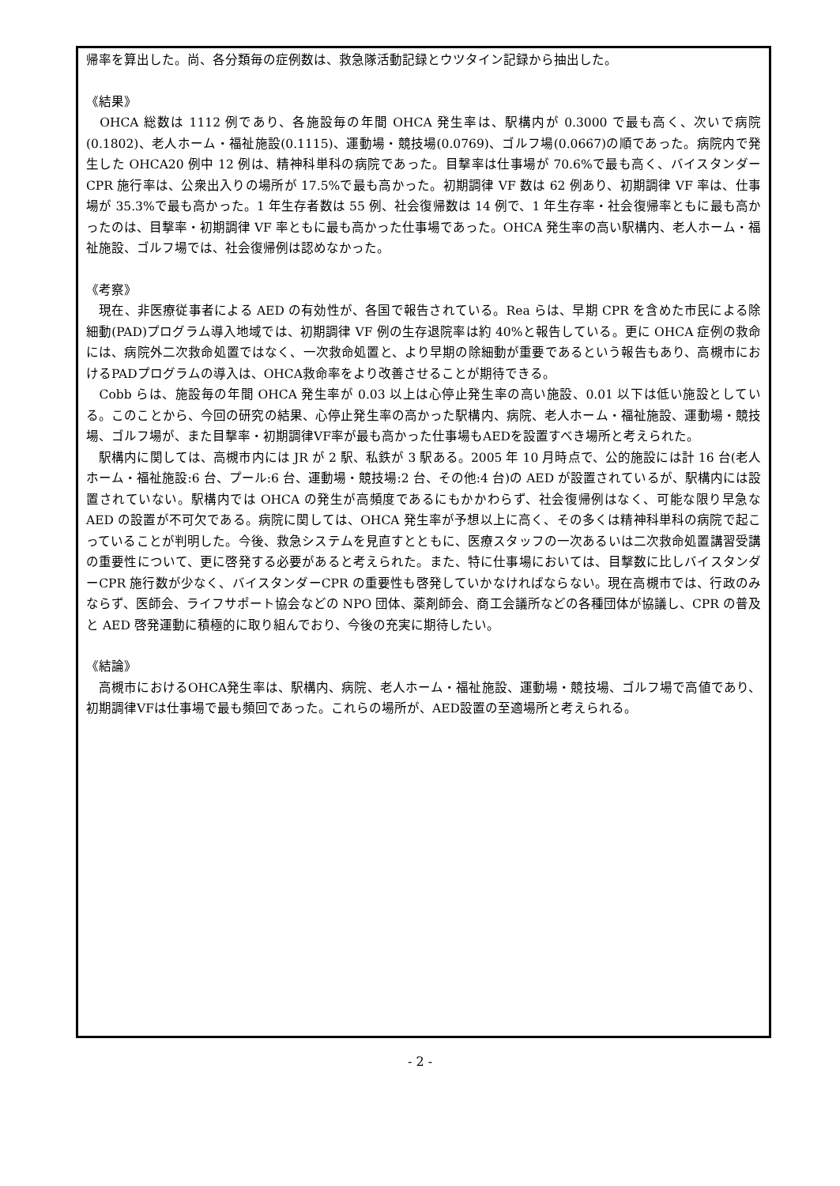帰率を算出した。尚、各分類毎の症例数は、救急隊活動記録とウツタイン記録から抽出した。
《結果》
　OHCA 総数は 1112 例であり、各施設毎の年間 OHCA 発生率は、駅構内が 0.3000 で最も高く、次いで病院(0.1802)、老人ホーム・福祉施設(0.1115)、運動場・競技場(0.0769)、ゴルフ場(0.0667)の順であった。病院内で発生した OHCA20 例中 12 例は、精神科単科の病院であった。目撃率は仕事場が 70.6%で最も高く、バイスタンダーCPR 施行率は、公衆出入りの場所が 17.5%で最も高かった。初期調律 VF 数は 62 例あり、初期調律 VF 率は、仕事場が 35.3%で最も高かった。1 年生存者数は 55 例、社会復帰数は 14 例で、1 年生存率・社会復帰率ともに最も高かったのは、目撃率・初期調律 VF 率ともに最も高かった仕事場であった。OHCA 発生率の高い駅構内、老人ホーム・福祉施設、ゴルフ場では、社会復帰例は認めなかった。
《考察》
　現在、非医療従事者による AED の有効性が、各国で報告されている。Rea らは、早期 CPR を含めた市民による除細動(PAD)プログラム導入地域では、初期調律 VF 例の生存退院率は約 40%と報告している。更に OHCA 症例の救命には、病院外二次救命処置ではなく、一次救命処置と、より早期の除細動が重要であるという報告もあり、高槻市におけるPADプログラムの導入は、OHCA救命率をより改善させることが期待できる。
　Cobb らは、施設毎の年間 OHCA 発生率が 0.03 以上は心停止発生率の高い施設、0.01 以下は低い施設としている。このことから、今回の研究の結果、心停止発生率の高かった駅構内、病院、老人ホーム・福祉施設、運動場・競技場、ゴルフ場が、また目撃率・初期調律VF率が最も高かった仕事場もAEDを設置すべき場所と考えられた。
　駅構内に関しては、高槻市内には JR が 2 駅、私鉄が 3 駅ある。2005 年 10 月時点で、公的施設には計 16 台(老人ホーム・福祉施設:6 台、プール:6 台、運動場・競技場:2 台、その他:4 台)の AED が設置されているが、駅構内には設置されていない。駅構内では OHCA の発生が高頻度であるにもかかわらず、社会復帰例はなく、可能な限り早急な AED の設置が不可欠である。病院に関しては、OHCA 発生率が予想以上に高く、その多くは精神科単科の病院で起こっていることが判明した。今後、救急システムを見直すとともに、医療スタッフの一次あるいは二次救命処置講習受講の重要性について、更に啓発する必要があると考えられた。また、特に仕事場においては、目撃数に比しバイスタンダーCPR 施行数が少なく、バイスタンダーCPR の重要性も啓発していかなければならない。現在高槻市では、行政のみならず、医師会、ライフサポート協会などの NPO 団体、薬剤師会、商工会議所などの各種団体が協議し、CPR の普及と AED 啓発運動に積極的に取り組んでおり、今後の充実に期待したい。
《結論》
　高槻市におけるOHCA発生率は、駅構内、病院、老人ホーム・福祉施設、運動場・競技場、ゴルフ場で高値であり、初期調律VFは仕事場で最も頻回であった。これらの場所が、AED設置の至適場所と考えられる。
- 2 -